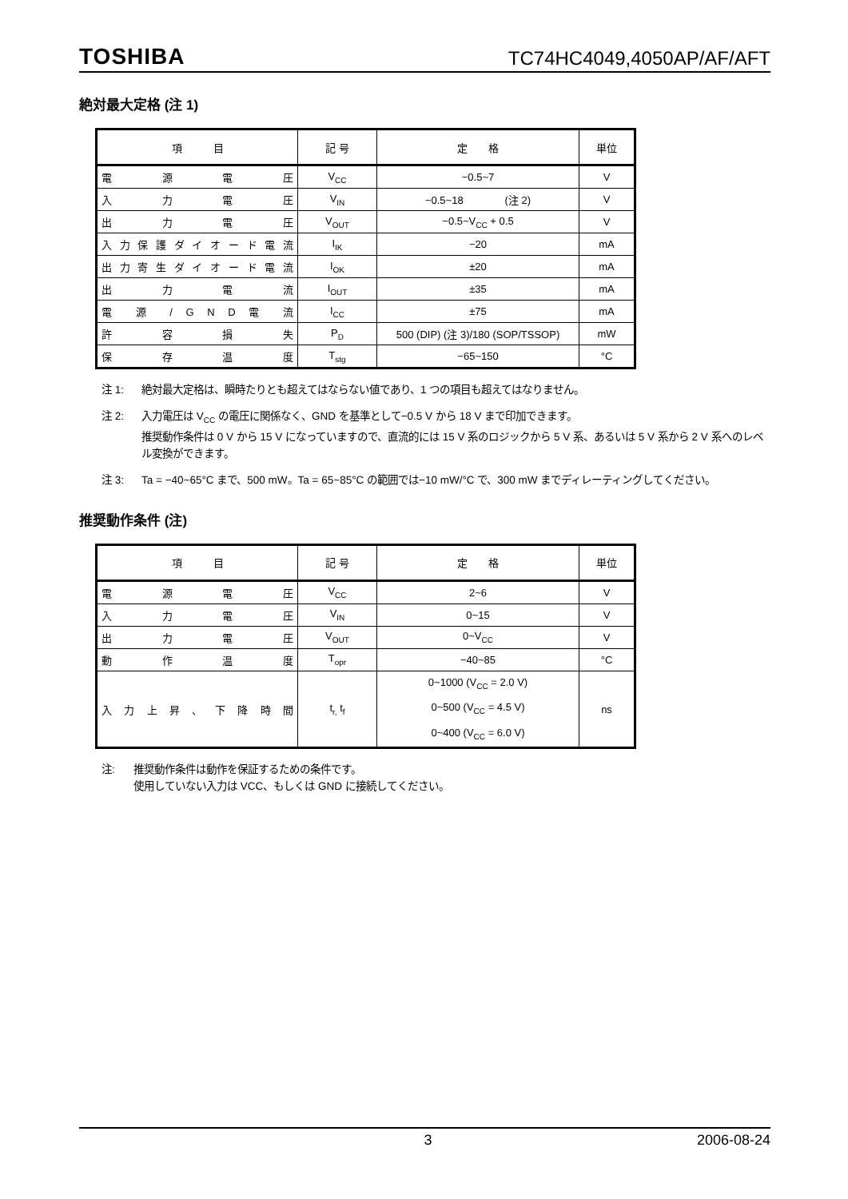TOSHIBA TC74HC4049,4050AP/AF/AFT
絶対最大定格 (注 1)
| 項 目 | 記 号 | 定 格 | 単位 |
| --- | --- | --- | --- |
| 電 源 電 圧 | V<sub>CC</sub> | −0.5~7 | V |
| 入 力 電 圧 | V<sub>IN</sub> | −0.5~18 (注 2) | V |
| 出 力 電 圧 | V<sub>OUT</sub> | −0.5~V<sub>CC</sub> + 0.5 | V |
| 入 力 保 護 ダ イ オ ー ド 電 流 | I<sub>IK</sub> | −20 | mA |
| 出 力 寄 生 ダ イ オ ー ド 電 流 | I<sub>OK</sub> | ±20 | mA |
| 出 力 電 流 | I<sub>OUT</sub> | ±35 | mA |
| 電 源 / G N D 電 流 | I<sub>CC</sub> | ±75 | mA |
| 許 容 損 失 | P<sub>D</sub> | 500 (DIP) (注 3)/180 (SOP/TSSOP) | mW |
| 保 存 温 度 | T<sub>stg</sub> | −65~150 | °C |
注 1: 絶対最大定格は、瞬時たりとも超えてはならない値であり、1 つの項目も超えてはなりません。
注 2: 入力電圧は V<sub>CC</sub> の電圧に関係なく、GND を基準として−0.5 V から 18 V まで印加できます。
推奨動作条件は 0 V から 15 V になっていますので、直流的には 15 V 系のロジックから 5 V 系、あるいは 5 V 系から 2 V 系へのレベル変換ができます。
注 3: Ta = −40~65°C まで、500 mW。Ta = 65~85°C の範囲では−10 mW/°C で、300 mW までディレーティングしてください。
推奨動作条件 (注)
| 項 目 | 記 号 | 定 格 | 単位 |
| --- | --- | --- | --- |
| 電 源 電 圧 | V<sub>CC</sub> | 2~6 | V |
| 入 力 電 圧 | V<sub>IN</sub> | 0~15 | V |
| 出 力 電 圧 | V<sub>OUT</sub> | 0~V<sub>CC</sub> | V |
| 動 作 温 度 | T<sub>opr</sub> | −40~85 | °C |
| 入 力 上 昇 、 下 降 時 間 | t<sub>r,</sub> t<sub>f</sub> | 0~1000 (V<sub>CC</sub> = 2.0 V) 0~500 (V<sub>CC</sub> = 4.5 V) 0~400 (V<sub>CC</sub> = 6.0 V) | ns |
注: 推奨動作条件は動作を保証するための条件です。
使用していない入力は VCC、もしくは GND に接続してください。
3 2006-08-24